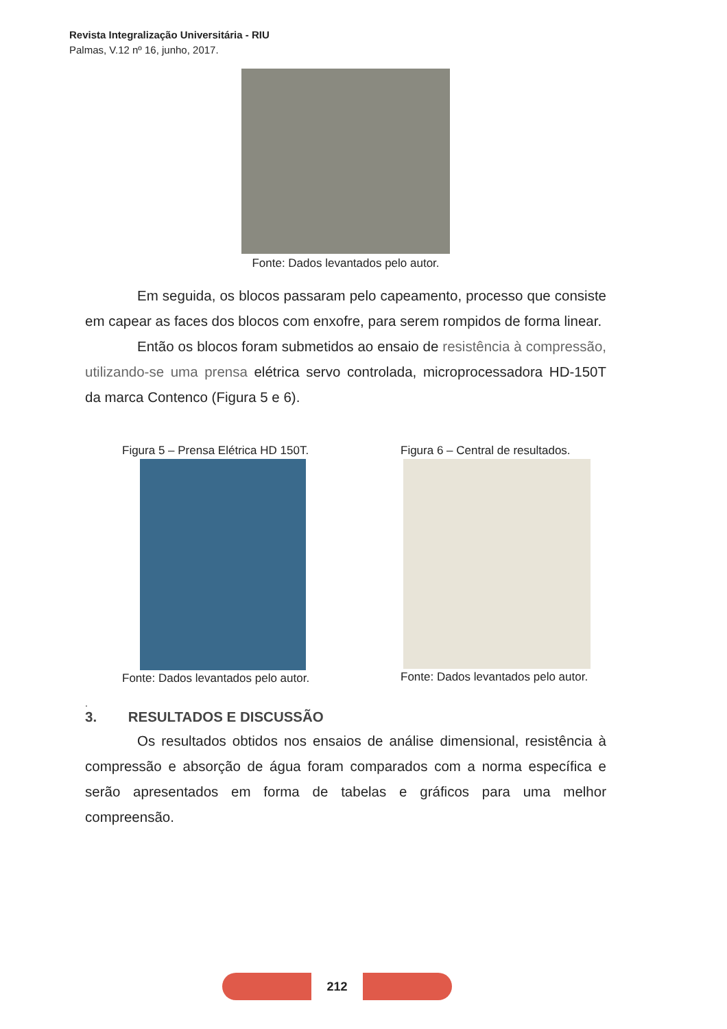Revista Integralização Universitária - RIU
Palmas, V.12 nº 16, junho, 2017.
Fonte: Dados levantados pelo autor.
Em seguida, os blocos passaram pelo capeamento, processo que consiste em capear as faces dos blocos com enxofre, para serem rompidos de forma linear.
Então os blocos foram submetidos ao ensaio de resistência à compressão, utilizando-se uma prensa elétrica servo controlada, microprocessadora HD-150T da marca Contenco (Figura 5 e 6).
Figura 5 – Prensa Elétrica HD 150T.
Fonte: Dados levantados pelo autor.
Figura 6 – Central de resultados.
Fonte: Dados levantados pelo autor.
.
3. RESULTADOS E DISCUSSÃO
Os resultados obtidos nos ensaios de análise dimensional, resistência à compressão e absorção de água foram comparados com a norma específica e serão apresentados em forma de tabelas e gráficos para uma melhor compreensão.
212